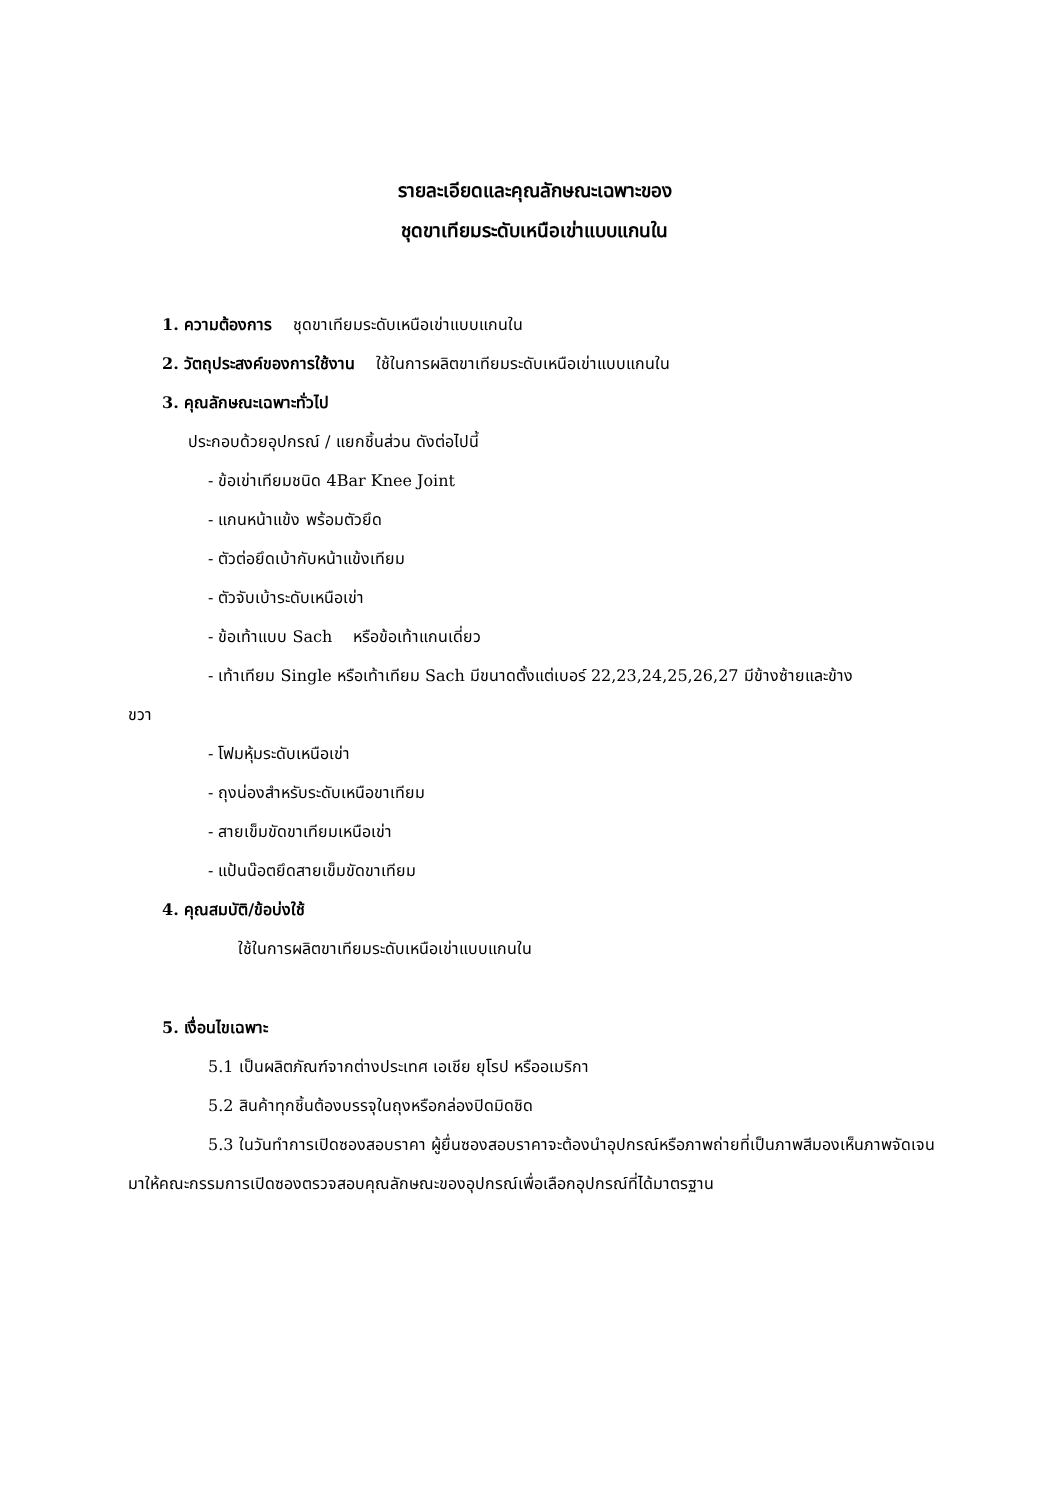รายละเอียดและคุณลักษณะเฉพาะของ
ชุดขาเทียมระดับเหนือเข่าแบบแกนใน
1. ความต้องการ ชุดขาเทียมระดับเหนือเข่าแบบแกนใน
2. วัตถุประสงค์ของการใช้งาน ใช้ในการผลิตขาเทียมระดับเหนือเข่าแบบแกนใน
3. คุณลักษณะเฉพาะทั่วไป
ประกอบด้วยอุปกรณ์ / แยกชิ้นส่วน ดังต่อไปนี้
- ข้อเข่าเทียมชนิด 4Bar Knee Joint
- แกนหน้าแข้ง พร้อมตัวยึด
- ตัวต่อยึดเบ้ากับหน้าแข้งเทียม
- ตัวจับเบ้าระดับเหนือเข่า
- ข้อเท้าแบบ Sach หรือข้อเท้าแกนเดี่ยว
- เท้าเทียม Single หรือเท้าเทียม Sach มีขนาดตั้งแต่เบอร์ 22,23,24,25,26,27 มีข้างซ้ายและข้าง
ขวา
- โฟมหุ้มระดับเหนือเข่า
- ถุงน่องสำหรับระดับเหนือขาเทียม
- สายเข็มขัดขาเทียมเหนือเข่า
- แป้นน๊อตยึดสายเข็มขัดขาเทียม
4. คุณสมบัติ/ข้อบ่งใช้
ใช้ในการผลิตขาเทียมระดับเหนือเข่าแบบแกนใน
5. เงื่อนไขเฉพาะ
5.1 เป็นผลิตภัณฑ์จากต่างประเทศ เอเชีย ยุโรป หรืออเมริกา
5.2 สินค้าทุกชิ้นต้องบรรจุในถุงหรือกล่องปิดมิดชิด
5.3 ในวันทำการเปิดซองสอบราคา ผู้ยื่นซองสอบราคาจะต้องนำอุปกรณ์หรือภาพถ่ายที่เป็นภาพสีมองเห็นภาพจัดเจนมาให้คณะกรรมการเปิดซองตรวจสอบคุณลักษณะของอุปกรณ์เพื่อเลือกอุปกรณ์ที่ได้มาตรฐาน